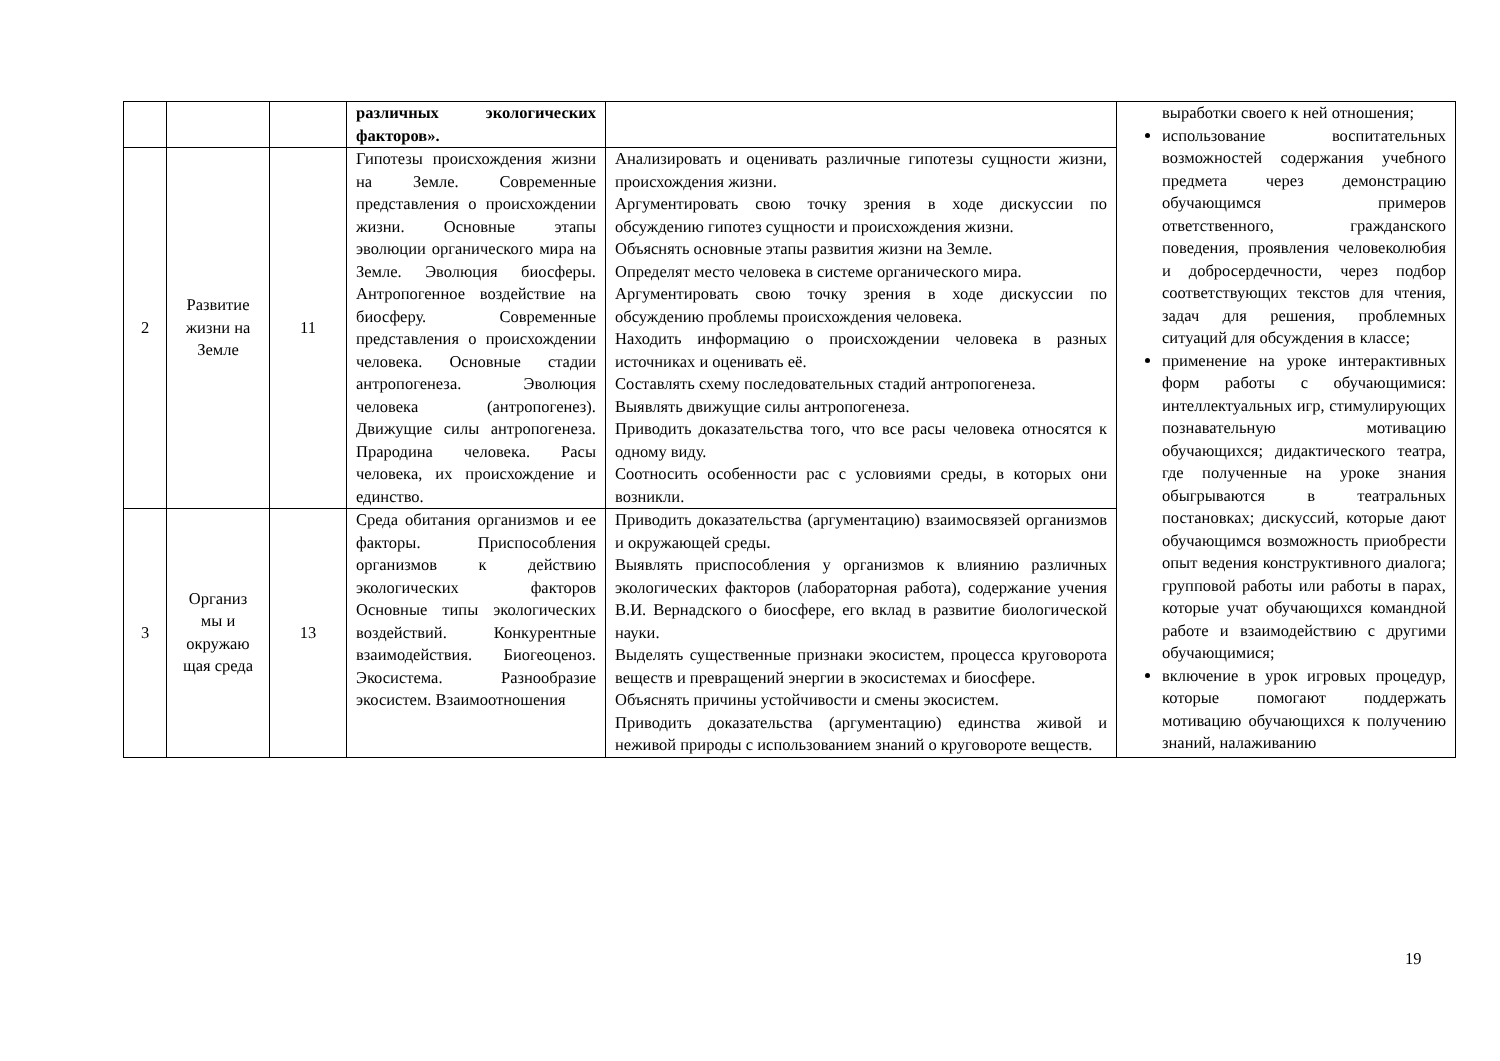| | | | различных экологических факторов». | | выработки своего к ней отношения; использование воспитательных возможностей содержания учебного предмета через демонстрацию обучающимся примеров ответственного, гражданского поведения, проявления человеколюбия и добросердечности, через подбор соответствующих текстов для чтения, задач для решения, проблемных ситуаций для обсуждения в классе; применение на уроке интерактивных форм работы с обучающимися: интеллектуальных игр, стимулирующих познавательную мотивацию обучающихся; дидактического театра, где полученные на уроке знания обыгрываются в театральных постановках; дискуссий, которые дают обучающимся возможность приобрести опыт ведения конструктивного диалога; групповой работы или работы в парах, которые учат обучающихся командной работе и взаимодействию с другими обучающимися; включение в урок игровых процедур, которые помогают поддержать мотивацию обучающихся к получению знаний, налаживанию |
| 2 | Развитие жизни на Земле | 11 | Гипотезы происхождения жизни на Земле. Современные представления о происхождении жизни. Основные этапы эволюции органического мира на Земле. Эволюция биосферы. Антропогенное воздействие на биосферу. Современные представления о происхождении человека. Основные стадии антропогенеза. Эволюция человека (антропогенез). Движущие силы антропогенеза. Прародина человека. Расы человека, их происхождение и единство. | Анализировать и оценивать различные гипотезы сущности жизни, происхождения жизни. Аргументировать свою точку зрения в ходе дискуссии по обсуждению гипотез сущности и происхождения жизни. Объяснять основные этапы развития жизни на Земле. Определят место человека в системе органического мира. Аргументировать свою точку зрения в ходе дискуссии по обсуждению проблемы происхождения человека. Находить информацию о происхождении человека в разных источниках и оценивать её. Составлять схему последовательных стадий антропогенеза. Выявлять движущие силы антропогенеза. Приводить доказательства того, что все расы человека относятся к одному виду. Соотносить особенности рас с условиями среды, в которых они возникли. | |
| 3 | Организ мы и окружаю щая среда | 13 | Среда обитания организмов и ее факторы. Приспособления организмов к действию экологических факторов Основные типы экологических воздействий. Конкурентные взаимодействия. Биогеоценоз. Экосистема. Разнообразие экосистем. Взаимоотношения | Приводить доказательства (аргументацию) взаимосвязей организмов и окружающей среды. Выявлять приспособления у организмов к влиянию различных экологических факторов (лабораторная работа), содержание учения В.И. Вернадского о биосфере, его вклад в развитие биологической науки. Выделять существенные признаки экосистем, процесса круговорота веществ и превращений энергии в экосистемах и биосфере. Объяснять причины устойчивости и смены экосистем. Приводить доказательства (аргументацию) единства живой и неживой природы с использованием знаний о круговороте веществ. | |
19